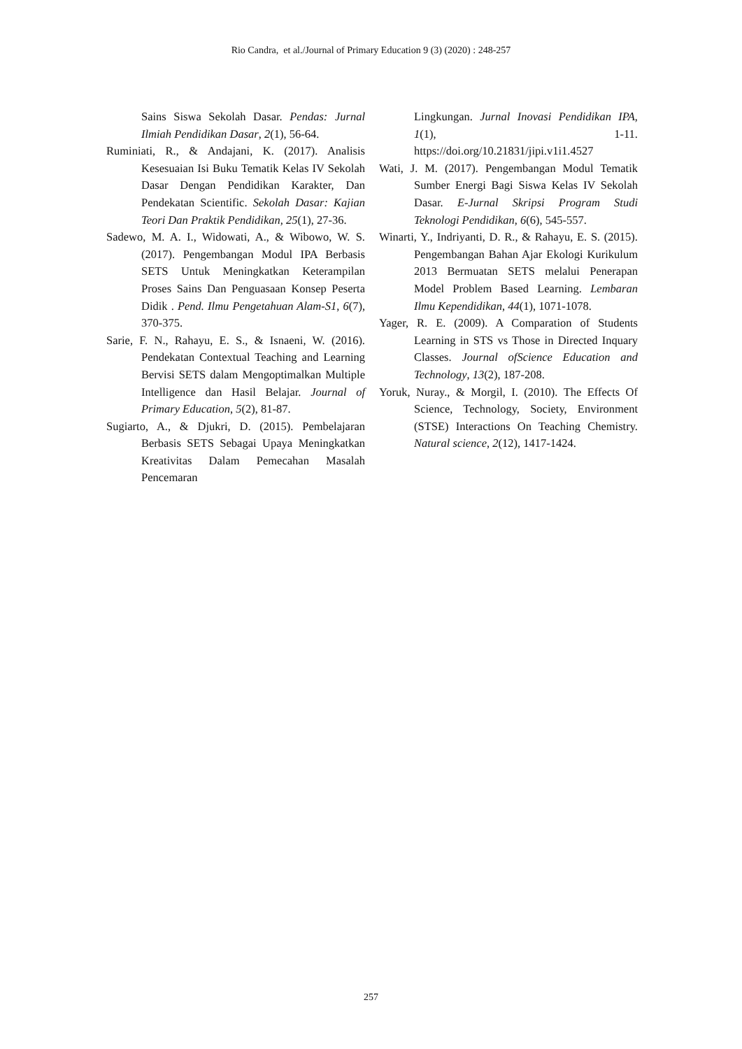Rio Candra, et al./Journal of Primary Education 9 (3) (2020) : 248-257
Sains Siswa Sekolah Dasar. Pendas: Jurnal Ilmiah Pendidikan Dasar, 2(1), 56-64.
Ruminiati, R., & Andajani, K. (2017). Analisis Kesesuaian Isi Buku Tematik Kelas IV Sekolah Dasar Dengan Pendidikan Karakter, Dan Pendekatan Scientific. Sekolah Dasar: Kajian Teori Dan Praktik Pendidikan, 25(1), 27-36.
Sadewo, M. A. I., Widowati, A., & Wibowo, W. S. (2017). Pengembangan Modul IPA Berbasis SETS Untuk Meningkatkan Keterampilan Proses Sains Dan Penguasaan Konsep Peserta Didik . Pend. Ilmu Pengetahuan Alam-S1, 6(7), 370-375.
Sarie, F. N., Rahayu, E. S., & Isnaeni, W. (2016). Pendekatan Contextual Teaching and Learning Bervisi SETS dalam Mengoptimalkan Multiple Intelligence dan Hasil Belajar. Journal of Primary Education, 5(2), 81-87.
Sugiarto, A., & Djukri, D. (2015). Pembelajaran Berbasis SETS Sebagai Upaya Meningkatkan Kreativitas Dalam Pemecahan Masalah Pencemaran
Lingkungan. Jurnal Inovasi Pendidikan IPA, 1(1), 1-11. https://doi.org/10.21831/jipi.v1i1.4527
Wati, J. M. (2017). Pengembangan Modul Tematik Sumber Energi Bagi Siswa Kelas IV Sekolah Dasar. E-Jurnal Skripsi Program Studi Teknologi Pendidikan, 6(6), 545-557.
Winarti, Y., Indriyanti, D. R., & Rahayu, E. S. (2015). Pengembangan Bahan Ajar Ekologi Kurikulum 2013 Bermuatan SETS melalui Penerapan Model Problem Based Learning. Lembaran Ilmu Kependidikan, 44(1), 1071-1078.
Yager, R. E. (2009). A Comparation of Students Learning in STS vs Those in Directed Inquary Classes. Journal ofScience Education and Technology, 13(2), 187-208.
Yoruk, Nuray., & Morgil, I. (2010). The Effects Of Science, Technology, Society, Environment (STSE) Interactions On Teaching Chemistry. Natural science, 2(12), 1417-1424.
257